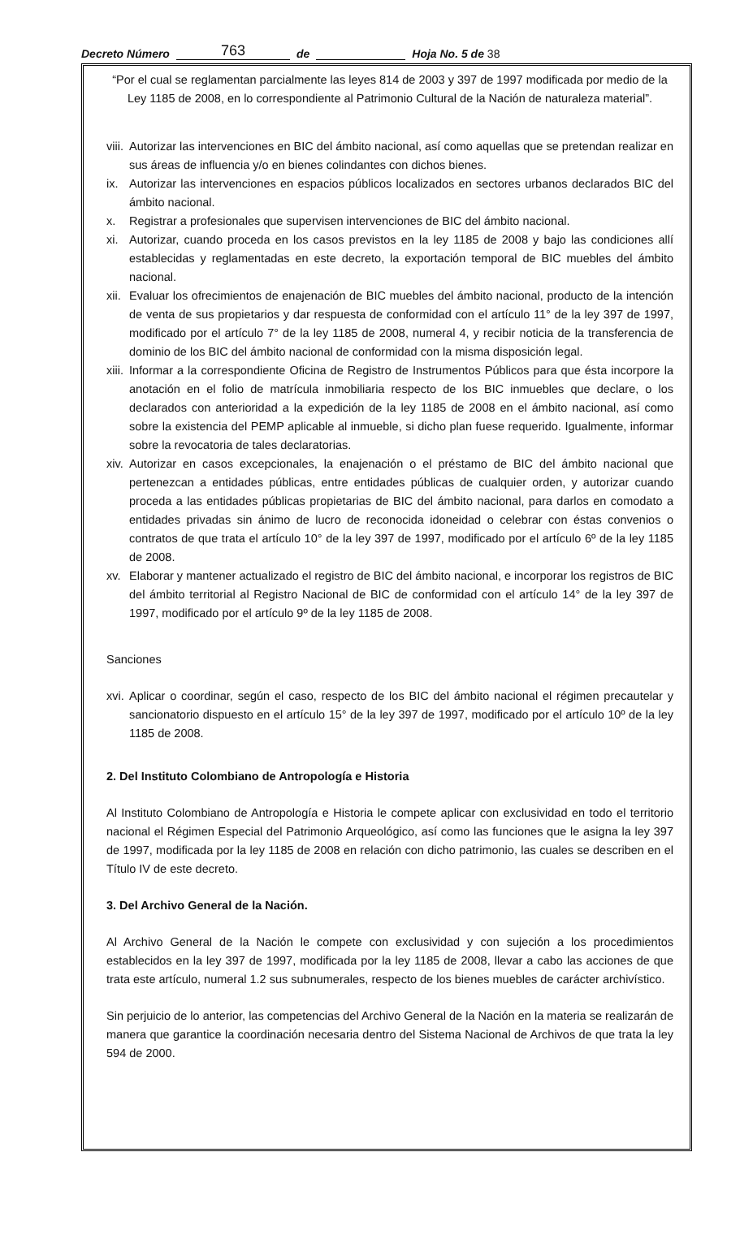Decreto Número 763 de Hoja No. 5 de 38
“Por el cual se reglamentan parcialmente las leyes 814 de 2003 y 397 de 1997 modificada por medio de la Ley 1185 de 2008, en lo correspondiente al Patrimonio Cultural de la Nación de naturaleza material”.
viii. Autorizar las intervenciones en BIC del ámbito nacional, así como aquellas que se pretendan realizar en sus áreas de influencia y/o en bienes colindantes con dichos bienes.
ix. Autorizar las intervenciones en espacios públicos localizados en sectores urbanos declarados BIC del ámbito nacional.
x. Registrar a profesionales que supervisen intervenciones de BIC del ámbito nacional.
xi. Autorizar, cuando proceda en los casos previstos en la ley 1185 de 2008 y bajo las condiciones allí establecidas y reglamentadas en este decreto, la exportación temporal de BIC muebles del ámbito nacional.
xii. Evaluar los ofrecimientos de enajenación de BIC muebles del ámbito nacional, producto de la intención de venta de sus propietarios y dar respuesta de conformidad con el artículo 11° de la ley 397 de 1997, modificado por el artículo 7° de la ley 1185 de 2008, numeral 4, y recibir noticia de la transferencia de dominio de los BIC del ámbito nacional de conformidad con la misma disposición legal.
xiii. Informar a la correspondiente Oficina de Registro de Instrumentos Públicos para que ésta incorpore la anotación en el folio de matrícula inmobiliaria respecto de los BIC inmuebles que declare, o los declarados con anterioridad a la expedición de la ley 1185 de 2008 en el ámbito nacional, así como sobre la existencia del PEMP aplicable al inmueble, si dicho plan fuese requerido. Igualmente, informar sobre la revocatoria de tales declaratorias.
xiv. Autorizar en casos excepcionales, la enajenación o el préstamo de BIC del ámbito nacional que pertenezcan a entidades públicas, entre entidades públicas de cualquier orden, y autorizar cuando proceda a las entidades públicas propietarias de BIC del ámbito nacional, para darlos en comodato a entidades privadas sin ánimo de lucro de reconocida idoneidad o celebrar con éstas convenios o contratos de que trata el artículo 10° de la ley 397 de 1997, modificado por el artículo 6º de la ley 1185 de 2008.
xv. Elaborar y mantener actualizado el registro de BIC del ámbito nacional, e incorporar los registros de BIC del ámbito territorial al Registro Nacional de BIC de conformidad con el artículo 14° de la ley 397 de 1997, modificado por el artículo 9º de la ley 1185 de 2008.
Sanciones
xvi. Aplicar o coordinar, según el caso, respecto de los BIC del ámbito nacional el régimen precautelar y sancionatorio dispuesto en el artículo 15° de la ley 397 de 1997, modificado por el artículo 10º de la ley 1185 de 2008.
2. Del Instituto Colombiano de Antropología e Historia
Al Instituto Colombiano de Antropología e Historia le compete aplicar con exclusividad en todo el territorio nacional el Régimen Especial del Patrimonio Arqueológico, así como las funciones que le asigna la ley 397 de 1997, modificada por la ley 1185 de 2008 en relación con dicho patrimonio, las cuales se describen en el Título IV de este decreto.
3. Del Archivo General de la Nación.
Al Archivo General de la Nación le compete con exclusividad y con sujeción a los procedimientos establecidos en la ley 397 de 1997, modificada por la ley 1185 de 2008, llevar a cabo las acciones de que trata este artículo, numeral 1.2 sus subnumerales, respecto de los bienes muebles de carácter archivístico.
Sin perjuicio de lo anterior, las competencias del Archivo General de la Nación en la materia se realizarán de manera que garantice la coordinación necesaria dentro del Sistema Nacional de Archivos de que trata la ley 594 de 2000.